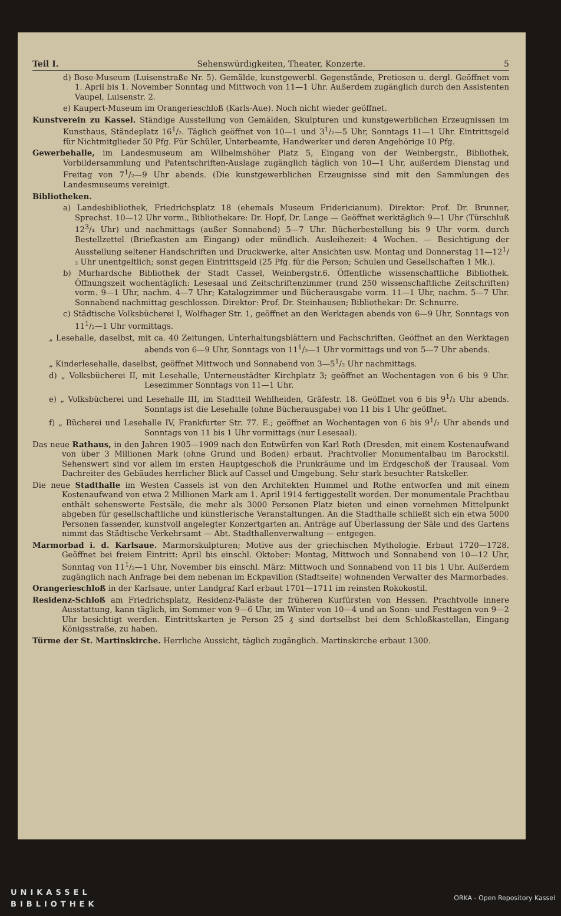Teil I. Sehenswürdigkeiten, Theater, Konzerte. 5
d) Bose-Museum (Luisenstraße Nr. 5). Gemälde, kunstgewerbl. Gegenstände, Pretiosen u. dergl. Geöffnet vom 1. April bis 1. November Sonntag und Mittwoch von 11—1 Uhr. Außerdem zugänglich durch den Assistenten Vaupel, Luisenstr. 2.
e) Kaupert-Museum im Orangerieschloß (Karls-Aue). Noch nicht wieder geöffnet.
Kunstverein zu Kassel. Ständige Ausstellung von Gemälden, Skulpturen und kunstgewerblichen Erzeugnissen im Kunsthaus, Ständeplatz 16<sup>1</sup>/₂. Täglich geöffnet von 10—1 und 3<sup>1</sup>/₂—5 Uhr, Sonntags 11—1 Uhr. Eintrittsgeld für Nichtmitglieder 50 Pfg. Für Schüler, Unterbeamte, Handwerker und deren Angehörige 10 Pfg.
Gewerbehalle, im Landesmuseum am Wilhelmshöher Platz 5, Eingang von der Weinbergstr., Bibliothek, Vorbildersammlung und Patentschriften-Auslage zugänglich täglich von 10—1 Uhr, außerdem Dienstag und Freitag von 7<sup>1</sup>/₂—9 Uhr abends. (Die kunstgewerblichen Erzeugnisse sind mit den Sammlungen des Landesmuseums vereinigt.
Bibliotheken.
a) Landesbibliothek, Friedrichsplatz 18 (ehemals Museum Fridericianum). Direktor: Prof. Dr. Brunner, Sprechst. 10—12 Uhr vorm., Bibliothekare: Dr. Hopf, Dr. Lange — Geöffnet werktäglich 9—1 Uhr (Türschluß 12<sup>3</sup>/₄ Uhr) und nachmittags (außer Sonnabend) 5—7 Uhr. Bücherbestellung bis 9 Uhr vorm. durch Bestellzettel (Briefkasten am Eingang) oder mündlich. Ausleihezeit: 4 Wochen. — Besichtigung der Ausstellung seltener Handschriften und Druckwerke, alter Ansichten usw. Montag und Donnerstag 11—12<sup>1</sup>/₂ Uhr unentgeltlich; sonst gegen Eintrittsgeld (25 Pfg. für die Person; Schulen und Gesellschaften 1 Mk.).
b) Murhardsche Bibliothek der Stadt Cassel, Weinbergstr.6. Öffentliche wissenschaftliche Bibliothek. Öffnungszeit wochentäglich: Lesesaal und Zeitschriftenzimmer (rund 250 wissenschaftliche Zeitschriften) vorm. 9—1 Uhr, nachm. 4—7 Uhr; Katalogzimmer und Bücherausgabe vorm. 11—1 Uhr, nachm. 5—7 Uhr. Sonnabend nachmittag geschlossen. Direktor: Prof. Dr. Steinhausen; Bibliothekar: Dr. Schnurre.
c) Städtische Volksbücherei I, Wolfhager Str. 1, geöffnet an den Werktagen abends von 6—9 Uhr, Sonntags von 11<sup>1</sup>/₂—1 Uhr vormittags.
„ Lesehalle, daselbst, mit ca. 40 Zeitungen, Unterhaltungsblättern und Fachschriften. Geöffnet an den Werktagen abends von 6—9 Uhr, Sonntags von 11<sup>1</sup>/₂—1 Uhr vormittags und von 5—7 Uhr abends.
„ Kinderlesehalle, daselbst, geöffnet Mittwoch und Sonnabend von 3—5<sup>1</sup>/₂ Uhr nachmittags.
d) „ Volksbücherei II, mit Lesehalle, Unterneustädter Kirchplatz 3; geöffnet an Wochentagen von 6 bis 9 Uhr. Lesezimmer Sonntags von 11—1 Uhr.
e) „ Volksbücherei und Lesehalle III, im Stadtteil Wehlheiden, Gräfestr. 18. Geöffnet von 6 bis 9<sup>1</sup>/₂ Uhr abends. Sonntags ist die Lesehalle (ohne Bücherausgabe) von 11 bis 1 Uhr geöffnet.
f) „ Bücherei und Lesehalle IV, Frankfurter Str. 77. E.; geöffnet an Wochentagen von 6 bis 9<sup>1</sup>/₂ Uhr abends und Sonntags von 11 bis 1 Uhr vormittags (nur Lesesaal).
Das neue Rathaus, in den Jahren 1905—1909 nach den Entwürfen von Karl Roth (Dresden, mit einem Kostenaufwand von über 3 Millionen Mark (ohne Grund und Boden) erbaut. Prachtvoller Monumentalbau im Barockstil. Sehenswert sind vor allem im ersten Hauptgeschoß die Prunkräume und im Erdgeschoß der Trausaal. Vom Dachreiter des Gebäudes herrlicher Blick auf Cassel und Umgebung. Sehr stark besuchter Ratskeller.
Die neue Stadthalle im Westen Cassels ist von den Architekten Hummel und Rothe entworfen und mit einem Kostenaufwand von etwa 2 Millionen Mark am 1. April 1914 fertiggestellt worden. Der monumentale Prachtbau enthält sehenswerte Festsäle, die mehr als 3000 Personen Platz bieten und einen vornehmen Mittelpunkt abgeben für gesellschaftliche und künstlerische Veranstaltungen. An die Stadthalle schließt sich ein etwa 5000 Personen fassender, kunstvoll angelegter Konzertgarten an. Anträge auf Überlassung der Säle und des Gartens nimmt das Städtische Verkehrsamt — Abt. Stadthallenverwaltung — entgegen.
Marmorbad i. d. Karlsaue. Marmorskulpturen; Motive aus der griechischen Mythologie. Erbaut 1720—1728. Geöffnet bei freiem Eintritt: April bis einschl. Oktober: Montag, Mittwoch und Sonnabend von 10—12 Uhr, Sonntag von 11<sup>1</sup>/₂—1 Uhr, November bis einschl. März: Mittwoch und Sonnabend von 11 bis 1 Uhr. Außerdem zugänglich nach Anfrage bei dem nebenan im Eckpavillon (Stadtseite) wohnenden Verwalter des Marmorbades.
Orangerieschloß in der Karlsaue, unter Landgraf Karl erbaut 1701—1711 im reinsten Rokokostil.
Residenz-Schloß am Friedrichsplatz, Residenz-Paläste der früheren Kurfürsten von Hessen. Prachtvolle innere Ausstattung, kann täglich, im Sommer von 9—6 Uhr, im Winter von 10—4 und an Sonn- und Festtagen von 9—2 Uhr besichtigt werden. Eintrittskarten je Person 25 ₰ sind dortselbst bei dem Schloßkastellan, Eingang Königsstraße, zu haben.
Türme der St. Martinskirche. Herrliche Aussicht, täglich zugänglich. Martinskirche erbaut 1300.
UNIKASSEL
BIBLIOTHEK
ORKA - Open Repository Kassel